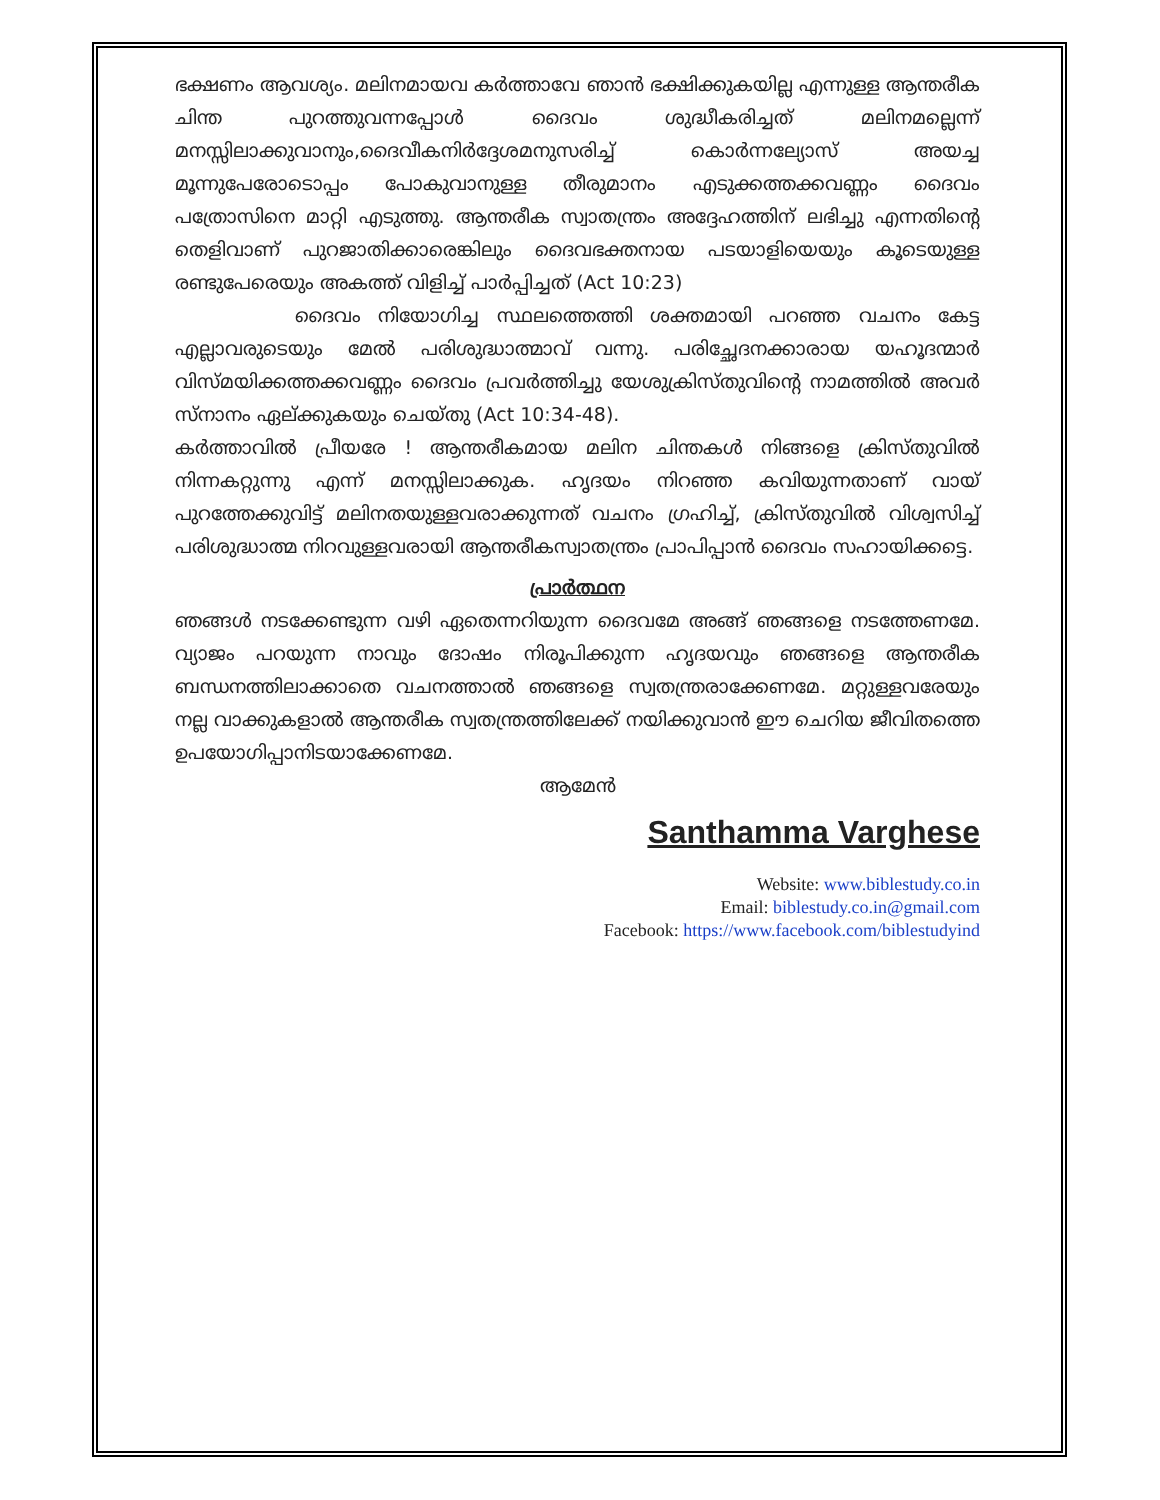ഭക്ഷണം ആവശ്യം. മലിനമായവ കർത്താവേ ഞാൻ ഭക്ഷിക്കുകയില്ല എന്നുള്ള ആന്തരീക ചിന്ത പുറത്തുവന്നപ്പോൾ ദൈവം ശുദ്ധീകരിച്ചത് മലിനമല്ലെന്ന് മനസ്സിലാക്കുവാനും,ദൈവീകനിർദ്ദേശമനുസരിച്ച് കൊർന്നല്യോസ് അയച്ച മൂന്നുപേരോടൊപ്പം പോകുവാനുള്ള തീരുമാനം എടുക്കത്തക്കവണ്ണം ദൈവം പത്രോസിനെ മാറ്റി എടുത്തു. ആന്തരീക സ്വാതന്ത്രം അദ്ദേഹത്തിന് ലഭിച്ചു എന്നതിന്റെ തെളിവാണ് പുറജാതിക്കാരെങ്കിലും ദൈവഭക്തനായ പടയാളിയെയും കൂടെയുള്ള രണ്ടുപേരെയും അകത്ത് വിളിച്ച് പാർപ്പിച്ചത് (Act 10:23)
ദൈവം നിയോഗിച്ച സ്ഥലത്തെത്തി ശക്തമായി പറഞ്ഞ വചനം കേട്ട എല്ലാവരുടെയും മേൽ പരിശുദ്ധാത്മാവ് വന്നു. പരിച്ഛേദനക്കാരായ യഹൂദന്മാർ വിസ്മയിക്കത്തക്കവണ്ണം ദൈവം പ്രവർത്തിച്ചു യേശുക്രിസ്തുവിന്റെ നാമത്തിൽ അവർ സ്നാനം ഏല്ക്കുകയും ചെയ്തു (Act 10:34-48).
കർത്താവിൽ പ്രീയരേ ! ആന്തരീകമായ മലിന ചിന്തകൾ നിങ്ങളെ ക്രിസ്തുവിൽ നിന്നകറ്റുന്നു എന്ന് മനസ്സിലാക്കുക. ഹൃദയം നിറഞ്ഞ കവിയുന്നതാണ് വായ് പുറത്തേക്കുവിട്ട് മലിനതയുള്ളവരാക്കുന്നത് വചനം ഗ്രഹിച്ച്, ക്രിസ്തുവിൽ വിശ്വസിച്ച് പരിശുദ്ധാത്മ നിറവുള്ളവരായി ആന്തരീകസ്വാതന്ത്രം പ്രാപിപ്പാൻ ദൈവം സഹായിക്കട്ടെ.
പ്രാർത്ഥന
ഞങ്ങൾ നടക്കേണ്ടുന്ന വഴി ഏതെന്നറിയുന്ന ദൈവമേ അങ്ങ് ഞങ്ങളെ നടത്തേണമേ. വ്യാജം പറയുന്ന നാവും ദോഷം നിരൂപിക്കുന്ന ഹൃദയവും ഞങ്ങളെ ആന്തരീക ബന്ധനത്തിലാക്കാതെ വചനത്താൽ ഞങ്ങളെ സ്വതന്ത്രരാക്കേണമേ. മറ്റുള്ളവരേയും നല്ല വാക്കുകളാൽ ആന്തരീക സ്വതന്ത്രത്തിലേക്ക് നയിക്കുവാൻ ഈ ചെറിയ ജീവിതത്തെ ഉപയോഗിപ്പാനിടയാക്കേണമേ.
ആമേൻ
Santhamma Varghese
Website: www.biblestudy.co.in
Email: biblestudy.co.in@gmail.com
Facebook: https://www.facebook.com/biblestudyind